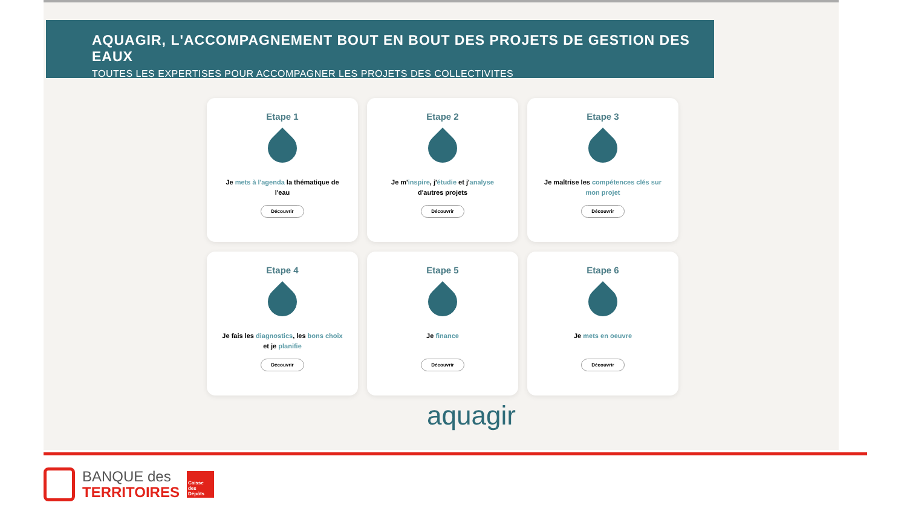AQUAGIR, L'ACCOMPAGNEMENT BOUT EN BOUT DES PROJETS DE GESTION DES EAUX
TOUTES LES EXPERTISES POUR ACCOMPAGNER LES PROJETS DES COLLECTIVITES
Etape 1
Je mets à l'agenda la thématique de l'eau
Découvrir
Etape 2
Je m'inspire, j'étudie et j'analyse d'autres projets
Découvrir
Etape 3
Je maîtrise les compétences clés sur mon projet
Découvrir
Etape 4
Je fais les diagnostics, les bons choix et je planifie
Découvrir
Etape 5
Je finance
Découvrir
Etape 6
Je mets en oeuvre
Découvrir
aquagir
BANQUE des
TERRITOIRES
Caisse des Dépôts